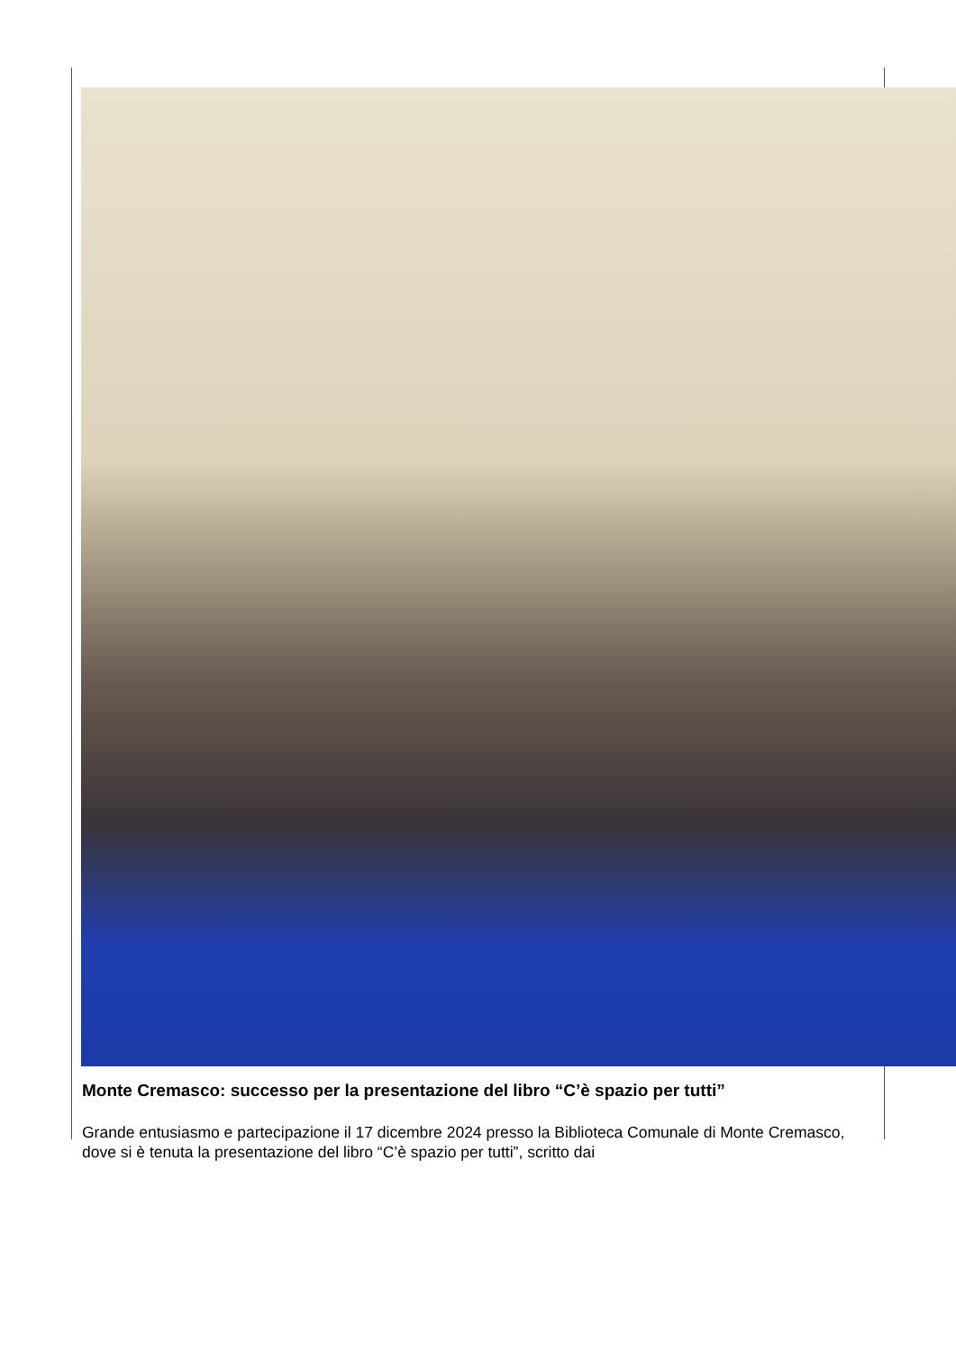Monte Cremasco: successo per la presentazione del libro “C’è spazio per tutti”
Grande entusiasmo e partecipazione il 17 dicembre 2024 presso la Biblioteca Comunale di Monte Cremasco, dove si è tenuta la presentazione del libro “C’è spazio per tutti”, scritto dai